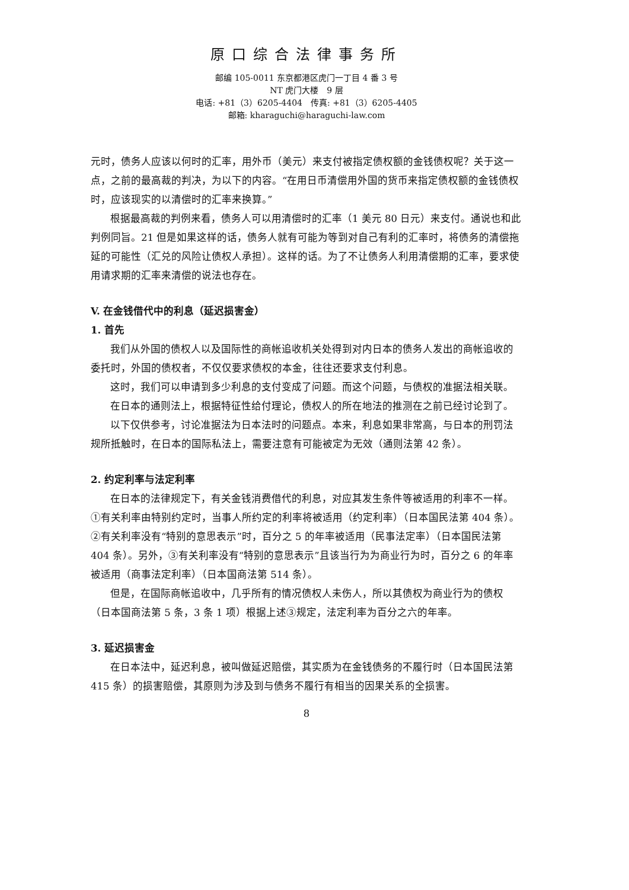原口综合法律事务所
邮编 105-0011 东京都港区虎门一丁目 4 番 3 号
NT 虎门大楼　9 层
电话: +81（3）6205-4404　传真: +81（3）6205-4405
邮箱: kharaguchi@haraguchi-law.com
元时，债务人应该以何时的汇率，用外币（美元）来支付被指定债权额的金钱债权呢？关于这一点，之前的最高裁的判决，为以下的内容。“在用日币清偿用外国的货币来指定债权额的金钱债权时，应该现实的以清偿时的汇率来换算。”
根据最高裁的判例来看，债务人可以用清偿时的汇率（1 美元 80 日元）来支付。通说也和此判例同旨。21 但是如果这样的话，债务人就有可能为等到对自己有利的汇率时，将债务的清偿拖延的可能性（汇兑的风险让债权人承担）。这样的话。为了不让债务人利用清偿期的汇率，要求使用请求期的汇率来清偿的说法也存在。
V. 在金钱借代中的利息（延迟损害金）
1. 首先
我们从外国的债权人以及国际性的商帐追收机关处得到对内日本的债务人发出的商帐追收的委托时，外国的债权者，不仅仅要求债权的本金，往往还要求支付利息。
这时，我们可以申请到多少利息的支付变成了问题。而这个问题，与债权的准据法相关联。
在日本的通则法上，根据特征性给付理论，债权人的所在地法的推测在之前已经讨论到了。
以下仅供参考，讨论准据法为日本法时的问题点。本来，利息如果非常高，与日本的刑罚法规所抵触时，在日本的国际私法上，需要注意有可能被定为无效（通则法第 42 条）。
2. 约定利率与法定利率
在日本的法律规定下，有关金钱消费借代的利息，对应其发生条件等被适用的利率不一样。
①有关利率由特别约定时，当事人所约定的利率将被适用（约定利率）（日本国民法第 404 条）。
②有关利率没有“特别的意思表示”时，百分之 5 的年率被适用（民事法定率）（日本国民法第 404 条）。另外，③有关利率没有“特别的意思表示”且该当行为为商业行为时，百分之 6 的年率被适用（商事法定利率）（日本国商法第 514 条）。
但是，在国际商帐追收中，几乎所有的情况债权人未伤人，所以其债权为商业行为的债权
（日本国商法第 5 条，3 条 1 项）根据上述③规定，法定利率为百分之六的年率。
3. 延迟损害金
在日本法中，延迟利息，被叫做延迟赔偿，其实质为在金钱债务的不履行时（日本国民法第 415 条）的损害赔偿，其原则为涉及到与债务不履行有相当的因果关系的全损害。
8